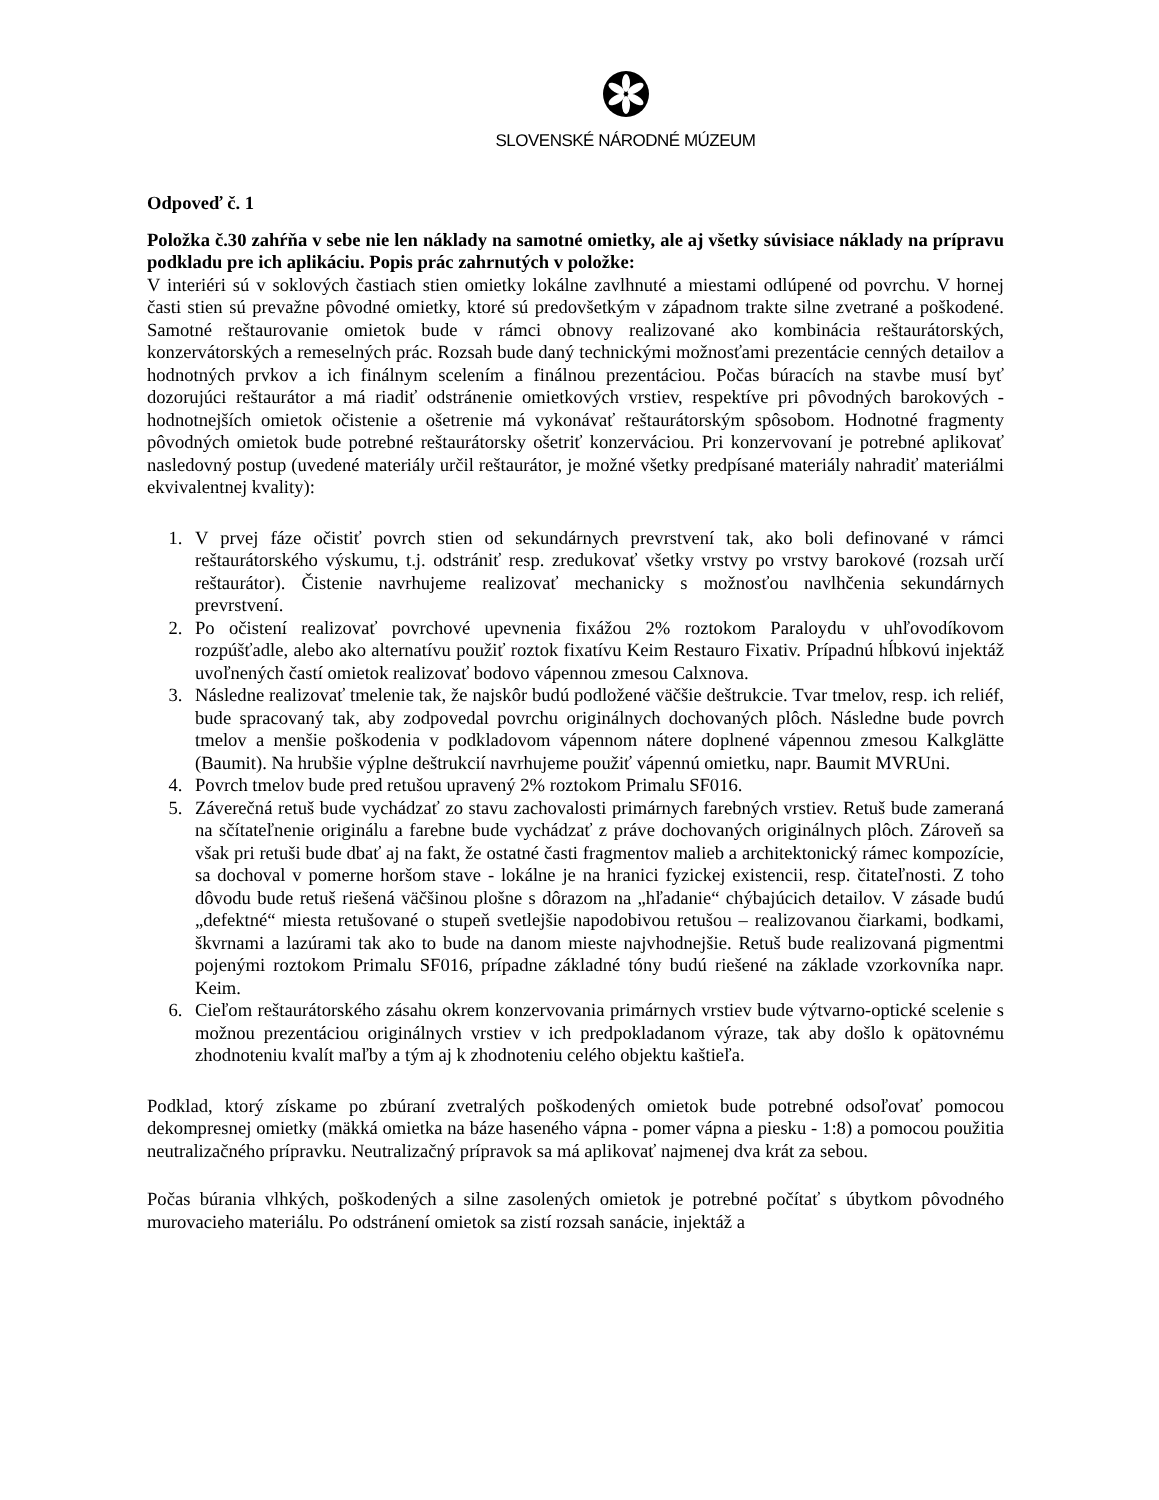SLOVENSKÉ NÁRODNÉ MÚZEUM
Odpoveď č. 1
Položka č.30 zahŕňa v sebe nie len náklady na samotné omietky, ale aj všetky súvisiace náklady na prípravu podkladu pre ich aplikáciu. Popis prác zahrnutých v položke:
V interiéri sú v soklových častiach stien omietky lokálne zavlhnuté a miestami odlúpené od povrchu. V hornej časti stien sú prevažne pôvodné omietky, ktoré sú predovšetkým v západnom trakte silne zvetrané a poškodené. Samotné reštaurovanie omietok bude v rámci obnovy realizované ako kombinácia reštaurátorských, konzervátorských a remeselných prác. Rozsah bude daný technickými možnosťami prezentácie cenných detailov a hodnotných prvkov a ich finálnym scelením a finálnou prezentáciou. Počas búracích na stavbe musí byť dozorujúci reštaurátor a má riadiť odstránenie omietkových vrstiev, respektíve pri pôvodných barokových - hodnotnejších omietok očistenie a ošetrenie má vykonávať reštaurátorským spôsobom. Hodnotné fragmenty pôvodných omietok bude potrebné reštaurátorsky ošetriť konzerváciou. Pri konzervovaní je potrebné aplikovať nasledovný postup (uvedené materiály určil reštaurátor, je možné všetky predpísané materiály nahradiť materiálmi ekvivalentnej kvality):
1. V prvej fáze očistiť povrch stien od sekundárnych prevrstvení tak, ako boli definované v rámci reštaurátorského výskumu, t.j. odstrániť resp. zredukovať všetky vrstvy po vrstvy barokové (rozsah určí reštaurátor). Čistenie navrhujeme realizovať mechanicky s možnosťou navlhčenia sekundárnych prevrstvení.
2. Po očistení realizovať povrchové upevnenia fixážou 2% roztokom Paraloydu v uhľovodíkovom rozpúšťadle, alebo ako alternatívu použiť roztok fixatívu Keim Restauro Fixativ. Prípadnú hĺbkovú injektáž uvoľnených častí omietok realizovať bodovo vápennou zmesou Calxnova.
3. Následne realizovať tmelenie tak, že najskôr budú podložené väčšie deštrukcie. Tvar tmelov, resp. ich reliéf, bude spracovaný tak, aby zodpovedal povrchu originálnych dochovaných plôch. Následne bude povrch tmelov a menšie poškodenia v podkladovom vápennom nátere doplnené vápennou zmesou Kalkglätte (Baumit). Na hrubšie výplne deštrukcií navrhujeme použiť vápennú omietku, napr. Baumit MVRUni.
4. Povrch tmelov bude pred retušou upravený 2% roztokom Primalu SF016.
5. Záverečná retuš bude vychádzať zo stavu zachovalosti primárnych farebných vrstiev. Retuš bude zameraná na sčítateľnenie originálu a farebne bude vychádzať z práve dochovaných originálnych plôch. Zároveň sa však pri retuši bude dbať aj na fakt, že ostatné časti fragmentov malieb a architektonický rámec kompozície, sa dochoval v pomerne horšom stave - lokálne je na hranici fyzickej existencii, resp. čitateľnosti. Z toho dôvodu bude retuš riešená väčšinou plošne s dôrazom na „hľadanie“ chýbajúcich detailov. V zásade budú „defektné“ miesta retušované o stupeň svetlejšie napodobivou retušou – realizovanou čiarkami, bodkami, škvrnami a lazúrami tak ako to bude na danom mieste najvhodnejšie. Retuš bude realizovaná pigmentmi pojenými roztokom Primalu SF016, prípadne základné tóny budú riešené na základe vzorkovníka napr. Keim.
6. Cieľom reštaurátorského zásahu okrem konzervovania primárnych vrstiev bude výtvarno-optické scelenie s možnou prezentáciou originálnych vrstiev v ich predpokladanom výraze, tak aby došlo k opätovnému zhodnoteniu kvalít maľby a tým aj k zhodnoteniu celého objektu kaštieľa.
Podklad, ktorý získame po zbúraní zvetralých poškodených omietok bude potrebné odsoľovať pomocou dekompresnej omietky (mäkká omietka na báze haseného vápna - pomer vápna a piesku - 1:8) a pomocou použitia neutralizačného prípravku. Neutralizačný prípravok sa má aplikovať najmenej dva krát za sebou.
Počas búrania vlhkých, poškodených a silne zasolených omietok je potrebné počítať s úbytkom pôvodného murovacieho materiálu. Po odstránení omietok sa zistí rozsah sanácie, injektáž a